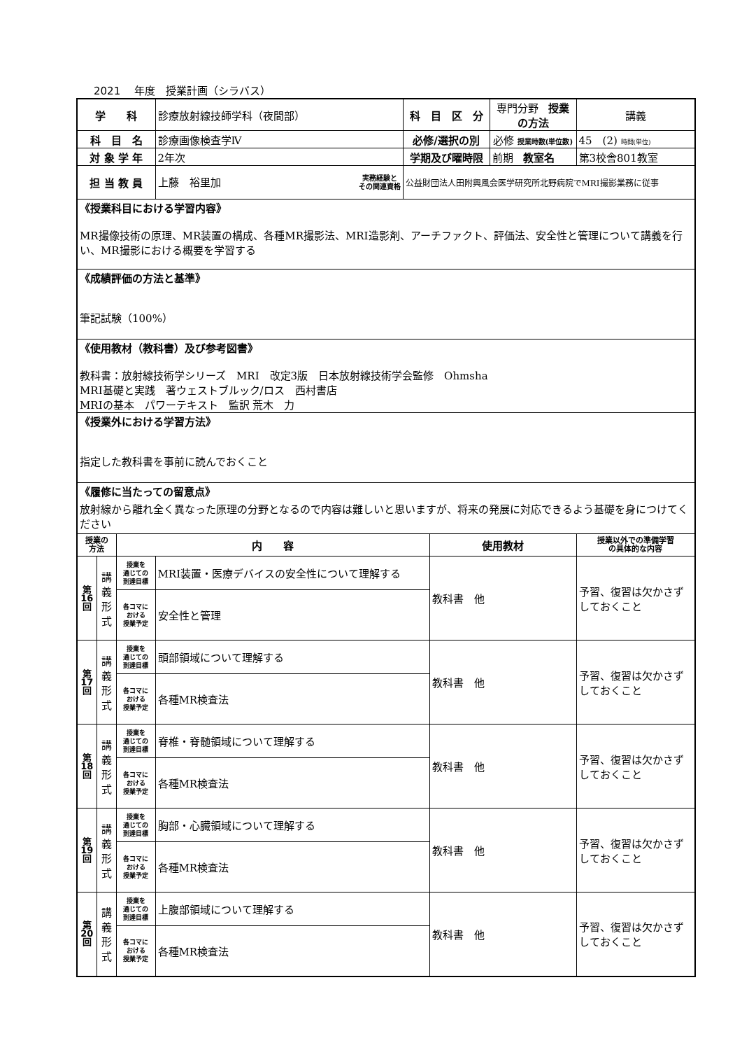2021　 年度　授業計画（シラバス）
| 学 科 | | | 診療放射線技師学科（夜間部） | 科 目 区 分 | | 専門分野 授業の方法 | 講義 |
| 科 目 名 | | | 診療画像検査学Ⅳ | 必修/選択の別 | | 必修 授業時数(単位数) | 45 (2) 時間(単位) |
| 対 象 学 年 | | | 2年次 | 学期及び曜時限 | | 前期 教室名 | 第3校舎801教室 |
| 担 当 教 員 | | | 上藤 裕里加 実務経験と その関連資格 | 公益財団法人田附興風会医学研究所北野病院でMRI撮影業務に従事 | | | |
| 《授業科目における学習内容》 MR撮像技術の原理、MR装置の構成、各種MR撮影法、MRI造影剤、アーチファクト、評価法、安全性と管理について講義を行い、MR撮影における概要を学習する | | | | | | | |
| 《成績評価の方法と基準》 筆記試験（100%） | | | | | | | |
| 《使用教材（教科書）及び参考図書》 教科書：放射線技術学シリーズ MRI 改定3版 日本放射線技術学会監修 Ohmsha MRI基礎と実践 著ウェストブルック/ロス 西村書店 MRIの基本 パワーテキスト 監訳 荒木 力 | | | | | | | |
| 《授業外における学習方法》 指定した教科書を事前に読んでおくこと | | | | | | | |
| 《履修に当たっての留意点》 放射線から離れ全く異なった原理の分野となるので内容は難しいと思いますが、将来の発展に対応できるよう基礎を身につけてください | | | | | | | |
| 授業の 方法 | | 内 容 | | | 使用教材 | | 授業以外での準備学習 の具体的な内容 |
| 第 16 回 | 講 義 形 式 | 授業を 通じての 到達目標 | MRI装置・医療デバイスの安全性について理解する | | 教科書 他 | | 予習、復習は欠かさずしておくこと |
| | | 各コマに おける 授業予定 | 安全性と管理 | | | | |
| 第 17 回 | 講 義 形 式 | 授業を 通じての 到達目標 | 頭部領域について理解する | | 教科書 他 | | 予習、復習は欠かさずしておくこと |
| | | 各コマに おける 授業予定 | 各種MR検査法 | | | | |
| 第 18 回 | 講 義 形 式 | 授業を 通じての 到達目標 | 脊椎・脊髄領域について理解する | | 教科書 他 | | 予習、復習は欠かさずしておくこと |
| | | 各コマに おける 授業予定 | 各種MR検査法 | | | | |
| 第 19 回 | 講 義 形 式 | 授業を 通じての 到達目標 | 胸部・心臓領域について理解する | | 教科書 他 | | 予習、復習は欠かさずしておくこと |
| | | 各コマに おける 授業予定 | 各種MR検査法 | | | | |
| 第 20 回 | 講 義 形 式 | 授業を 通じての 到達目標 | 上腹部領域について理解する | | 教科書 他 | | 予習、復習は欠かさずしておくこと |
| | | 各コマに おける 授業予定 | 各種MR検査法 | | | | |